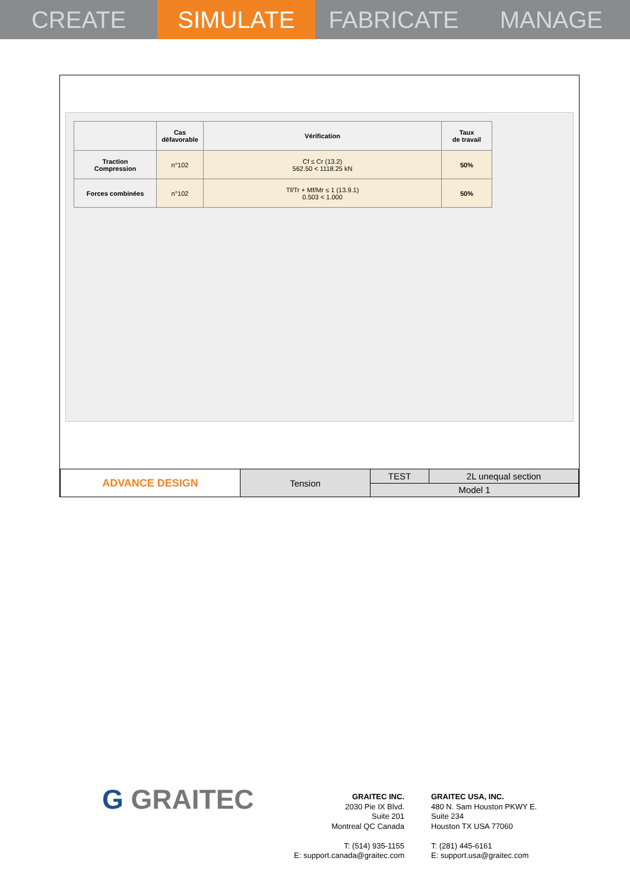CREATE SIMULATE FABRICATE MANAGE
| | Cas défavorable | Vérification | Taux de travail |
| --- | --- | --- | --- |
| Traction Compression | n°102 | Cf ≤ Cr (13.2) 562.50 < 1118.25 kN | 50% |
| Forces combinées | n°102 | Tf/Tr + Mf/Mr ≤ 1 (13.9.1) 0.503 < 1.000 | 50% |
| ADVANCE DESIGN | Tension | TEST | 2L unequal section |
| | | Model 1 | |
G GRAITEC
GRAITEC INC.
2030 Pie IX Blvd.
Suite 201
Montreal QC Canada
T: (514) 935-1155
E: support.canada@graitec.com
GRAITEC USA, INC.
480 N. Sam Houston PKWY E.
Suite 234
Houston TX USA 77060
T: (281) 445-6161
E: support.usa@graitec.com